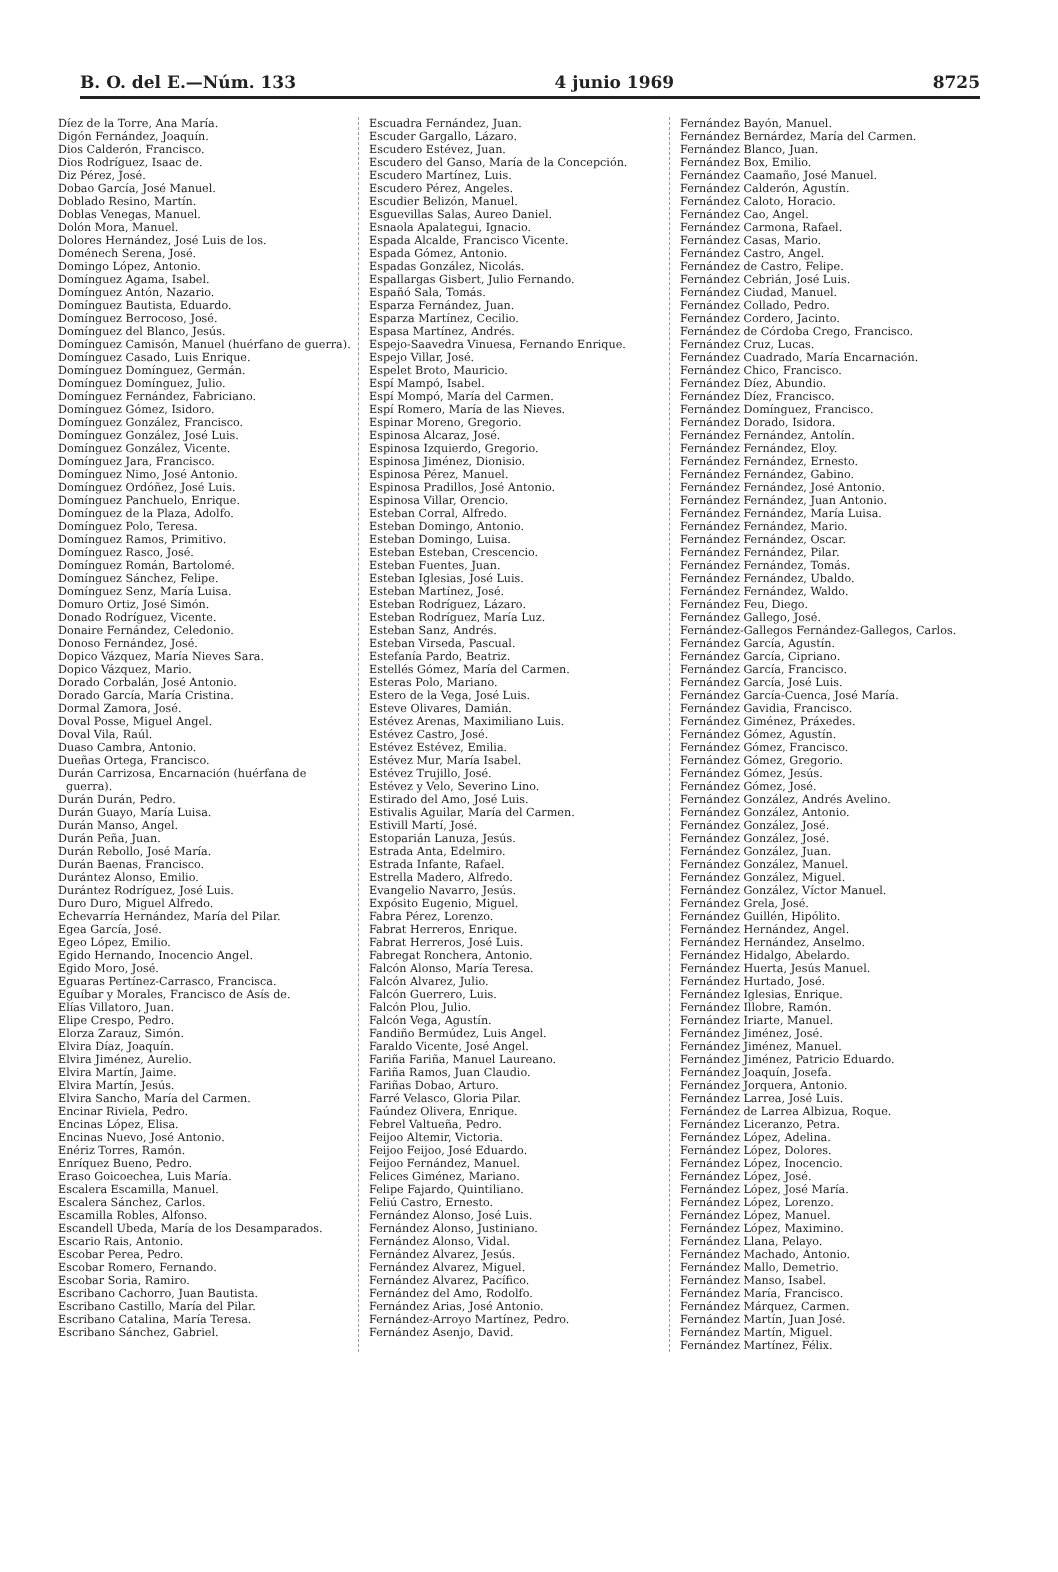B. O. del E.—Núm. 133 4 junio 1969 8725
Díez de la Torre, Ana María.
Digón Fernández, Joaquín.
Dios Calderón, Francisco.
Dios Rodríguez, Isaac de.
Diz Pérez, José.
Dobao García, José Manuel.
Doblado Resino, Martín.
Doblas Venegas, Manuel.
Dolón Mora, Manuel.
Dolores Hernández, José Luis de los.
Doménech Serena, José.
Domingo López, Antonio.
Domínguez Agama, Isabel.
Domínguez Antón, Nazario.
Domínguez Bautista, Eduardo.
Domínguez Berrocoso, José.
Domínguez del Blanco, Jesús.
Domínguez Camisón, Manuel (huérfano de guerra).
Domínguez Casado, Luis Enrique.
Domínguez Domínguez, Germán.
Domínguez Domínguez, Julio.
Domínguez Fernández, Fabriciano.
Domínguez Gómez, Isidoro.
Domínguez González, Francisco.
Domínguez González, José Luis.
Domínguez González, Vicente.
Domínguez Jara, Francisco.
Domínguez Nimo, José Antonio.
Domínguez Ordóñez, José Luis.
Domínguez Panchuelo, Enrique.
Domínguez de la Plaza, Adolfo.
Domínguez Polo, Teresa.
Domínguez Ramos, Primitivo.
Domínguez Rasco, José.
Domínguez Román, Bartolomé.
Domínguez Sánchez, Felipe.
Domínguez Senz, María Luisa.
Domuro Ortiz, José Simón.
Donado Rodríguez, Vicente.
Donaire Fernández, Celedonio.
Donoso Fernández, José.
Dopico Vázquez, María Nieves Sara.
Dopico Vázquez, Mario.
Dorado Corbalán, José Antonio.
Dorado García, María Cristina.
Dormal Zamora, José.
Doval Posse, Miguel Angel.
Doval Vila, Raúl.
Duaso Cambra, Antonio.
Dueñas Ortega, Francisco.
Durán Carrizosa, Encarnación (huérfana de guerra).
Durán Durán, Pedro.
Durán Guayo, María Luisa.
Durán Manso, Angel.
Durán Peña, Juan.
Durán Rebollo, José María.
Durán Baenas, Francisco.
Durántez Alonso, Emilio.
Durántez Rodríguez, José Luis.
Duro Duro, Miguel Alfredo.
Echevarría Hernández, María del Pilar.
Egea García, José.
Egeo López, Emilio.
Egido Hernando, Inocencio Angel.
Egido Moro, José.
Eguaras Pertínez-Carrasco, Francisca.
Eguíbar y Morales, Francisco de Asís de.
Elías Villatoro, Juan.
Elipe Crespo, Pedro.
Elorza Zarauz, Simón.
Elvira Díaz, Joaquín.
Elvira Jiménez, Aurelio.
Elvira Martín, Jaime.
Elvira Martín, Jesús.
Elvira Sancho, María del Carmen.
Encinar Riviela, Pedro.
Encinas López, Elisa.
Encinas Nuevo, José Antonio.
Enériz Torres, Ramón.
Enríquez Bueno, Pedro.
Eraso Goicoechea, Luis María.
Escalera Escamilla, Manuel.
Escalera Sánchez, Carlos.
Escamilla Robles, Alfonso.
Escandell Ubeda, María de los Desamparados.
Escario Rais, Antonio.
Escobar Perea, Pedro.
Escobar Romero, Fernando.
Escobar Soria, Ramiro.
Escribano Cachorro, Juan Bautista.
Escribano Castillo, María del Pilar.
Escribano Catalina, María Teresa.
Escribano Sánchez, Gabriel.
Escuadra Fernández, Juan.
Escuder Gargallo, Lázaro.
Escudero Estévez, Juan.
Escudero del Ganso, María de la Concepción.
Escudero Martínez, Luis.
Escudero Pérez, Angeles.
Escudier Belizón, Manuel.
Esguevillas Salas, Aureo Daniel.
Esnaola Apalategui, Ignacio.
Espada Alcalde, Francisco Vicente.
Espada Gómez, Antonio.
Espadas González, Nicolás.
Espallargas Gisbert, Julio Fernando.
Españó Sala, Tomás.
Esparza Fernández, Juan.
Esparza Martínez, Cecilio.
Espasa Martínez, Andrés.
Espejo-Saavedra Vinuesa, Fernando Enrique.
Espejo Villar, José.
Espelet Broto, Mauricio.
Espí Mampó, Isabel.
Espí Mompó, María del Carmen.
Espí Romero, María de las Nieves.
Espinar Moreno, Gregorio.
Espinosa Alcaraz, José.
Espinosa Izquierdo, Gregorio.
Espinosa Jiménez, Dionisio.
Espinosa Pérez, Manuel.
Espinosa Pradillos, José Antonio.
Espinosa Villar, Orencio.
Esteban Corral, Alfredo.
Esteban Domingo, Antonio.
Esteban Domingo, Luisa.
Esteban Esteban, Crescencio.
Esteban Fuentes, Juan.
Esteban Iglesias, José Luis.
Esteban Martínez, José.
Esteban Rodríguez, Lázaro.
Esteban Rodríguez, María Luz.
Esteban Sanz, Andrés.
Esteban Virseda, Pascual.
Estefanía Pardo, Beatriz.
Estellés Gómez, María del Carmen.
Esteras Polo, Mariano.
Estero de la Vega, José Luis.
Esteve Olivares, Damián.
Estévez Arenas, Maximiliano Luis.
Estévez Castro, José.
Estévez Estévez, Emilia.
Estévez Mur, María Isabel.
Estévez Trujillo, José.
Estévez y Velo, Severino Lino.
Estirado del Amo, José Luis.
Estivalis Aguilar, María del Carmen.
Estivill Martí, José.
Estoparián Lanuza, Jesús.
Estrada Anta, Edelmiro.
Estrada Infante, Rafael.
Estrella Madero, Alfredo.
Evangelio Navarro, Jesús.
Expósito Eugenio, Miguel.
Fabra Pérez, Lorenzo.
Fabrat Herreros, Enrique.
Fabrat Herreros, José Luis.
Fabregat Ronchera, Antonio.
Falcón Alonso, María Teresa.
Falcón Alvarez, Julio.
Falcón Guerrero, Luis.
Falcón Plou, Julio.
Falcón Vega, Agustín.
Fandiño Bermúdez, Luis Angel.
Faraldo Vicente, José Angel.
Fariña Fariña, Manuel Laureano.
Fariña Ramos, Juan Claudio.
Fariñas Dobao, Arturo.
Farré Velasco, Gloria Pilar.
Faúndez Olivera, Enrique.
Febrel Valtueña, Pedro.
Feijoo Altemir, Victoria.
Feijoo Feijoo, José Eduardo.
Feijoo Fernández, Manuel.
Felices Giménez, Mariano.
Felipe Fajardo, Quintiliano.
Feliú Castro, Ernesto.
Fernández Alonso, José Luis.
Fernández Alonso, Justiniano.
Fernández Alonso, Vidal.
Fernández Alvarez, Jesús.
Fernández Alvarez, Miguel.
Fernández Alvarez, Pacífico.
Fernández del Amo, Rodolfo.
Fernández Arias, José Antonio.
Fernández-Arroyo Martínez, Pedro.
Fernández Asenjo, David.
Fernández Bayón, Manuel.
Fernández Bernárdez, María del Carmen.
Fernández Blanco, Juan.
Fernández Box, Emilio.
Fernández Caamaño, José Manuel.
Fernández Calderón, Agustín.
Fernández Caloto, Horacio.
Fernández Cao, Angel.
Fernández Carmona, Rafael.
Fernández Casas, Mario.
Fernández Castro, Angel.
Fernández de Castro, Felipe.
Fernández Cebrián, José Luis.
Fernández Ciudad, Manuel.
Fernández Collado, Pedro.
Fernández Cordero, Jacinto.
Fernández de Córdoba Crego, Francisco.
Fernández Cruz, Lucas.
Fernández Cuadrado, María Encarnación.
Fernández Chico, Francisco.
Fernández Díez, Abundio.
Fernández Díez, Francisco.
Fernández Domínguez, Francisco.
Fernández Dorado, Isidora.
Fernández Fernández, Antolín.
Fernández Fernández, Eloy.
Fernández Fernández, Ernesto.
Fernández Fernández, Gabino.
Fernández Fernández, José Antonio.
Fernández Fernández, Juan Antonio.
Fernández Fernández, María Luisa.
Fernández Fernández, Mario.
Fernández Fernández, Oscar.
Fernández Fernández, Pilar.
Fernández Fernández, Tomás.
Fernández Fernández, Ubaldo.
Fernández Fernández, Waldo.
Fernández Feu, Diego.
Fernández Gallego, José.
Fernández-Gallegos Fernández-Gallegos, Carlos.
Fernández García, Agustín.
Fernández García, Cipriano.
Fernández García, Francisco.
Fernández García, José Luis.
Fernández García-Cuenca, José María.
Fernández Gavidia, Francisco.
Fernández Giménez, Práxedes.
Fernández Gómez, Agustín.
Fernández Gómez, Francisco.
Fernández Gómez, Gregorio.
Fernández Gómez, Jesús.
Fernández Gómez, José.
Fernández González, Andrés Avelino.
Fernández González, Antonio.
Fernández González, José.
Fernández González, José.
Fernández González, Juan.
Fernández González, Manuel.
Fernández González, Miguel.
Fernández González, Víctor Manuel.
Fernández Grela, José.
Fernández Guillén, Hipólito.
Fernández Hernández, Angel.
Fernández Hernández, Anselmo.
Fernández Hidalgo, Abelardo.
Fernández Huerta, Jesús Manuel.
Fernández Hurtado, José.
Fernández Iglesias, Enrique.
Fernández Illobre, Ramón.
Fernández Iriarte, Manuel.
Fernández Jiménez, José.
Fernández Jiménez, Manuel.
Fernández Jiménez, Patricio Eduardo.
Fernández Joaquín, Josefa.
Fernández Jorquera, Antonio.
Fernández Larrea, José Luis.
Fernández de Larrea Albizua, Roque.
Fernández Liceranzo, Petra.
Fernández López, Adelina.
Fernández López, Dolores.
Fernández López, Inocencio.
Fernández López, José.
Fernández López, José María.
Fernández López, Lorenzo.
Fernández López, Manuel.
Fernández López, Maximino.
Fernández Llana, Pelayo.
Fernández Machado, Antonio.
Fernández Mallo, Demetrio.
Fernández Manso, Isabel.
Fernández María, Francisco.
Fernández Márquez, Carmen.
Fernández Martín, Juan José.
Fernández Martín, Miguel.
Fernández Martínez, Félix.